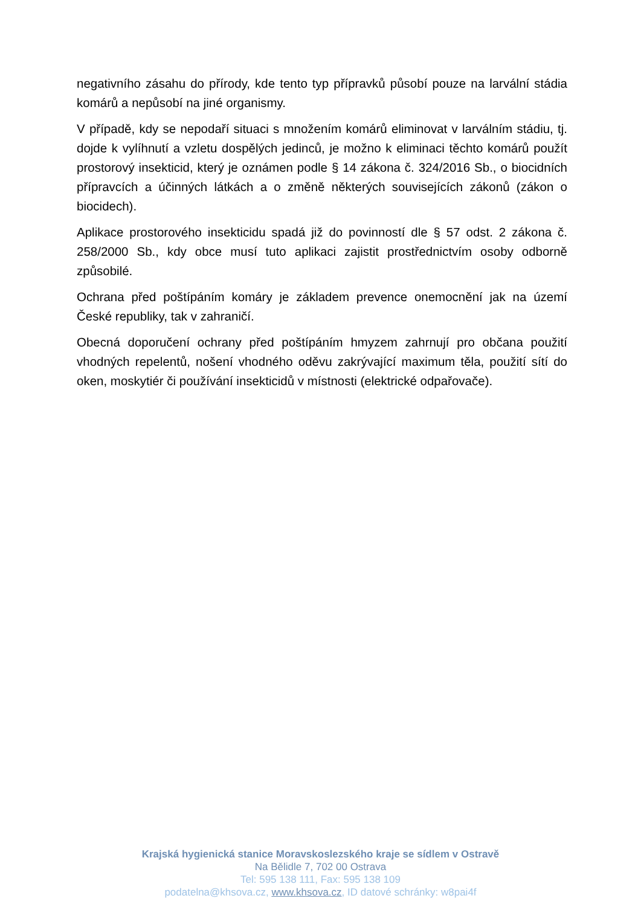negativního zásahu do přírody, kde tento typ přípravků působí pouze na larvální stádia komárů a nepůsobí na jiné organismy.
V případě, kdy se nepodaří situaci s množením komárů eliminovat v larválním stádiu, tj. dojde k vylíhnutí a vzletu dospělých jedinců, je možno k eliminaci těchto komárů použít prostorový insekticid, který je oznámen podle § 14 zákona č. 324/2016 Sb., o biocidních přípravcích a účinných látkách a o změně některých souvisejících zákonů (zákon o biocidech).
Aplikace prostorového insekticidu spadá již do povinností dle § 57 odst. 2 zákona č. 258/2000 Sb., kdy obce musí tuto aplikaci zajistit prostřednictvím osoby odborně způsobilé.
Ochrana před poštípáním komáry je základem prevence onemocnění jak na území České republiky, tak v zahraničí.
Obecná doporučení ochrany před poštípáním hmyzem zahrnují pro občana použití vhodných repelentů, nošení vhodného oděvu zakrývající maximum těla, použití sítí do oken, moskytiér či používání insekticidů v místnosti (elektrické odpařovače).
Krajská hygienická stanice Moravskoslezského kraje se sídlem v Ostravě
Na Bělidle 7, 702 00 Ostrava
Tel: 595 138 111, Fax: 595 138 109
podatelna@khsova.cz, www.khsova.cz, ID datové schránky: w8pai4f